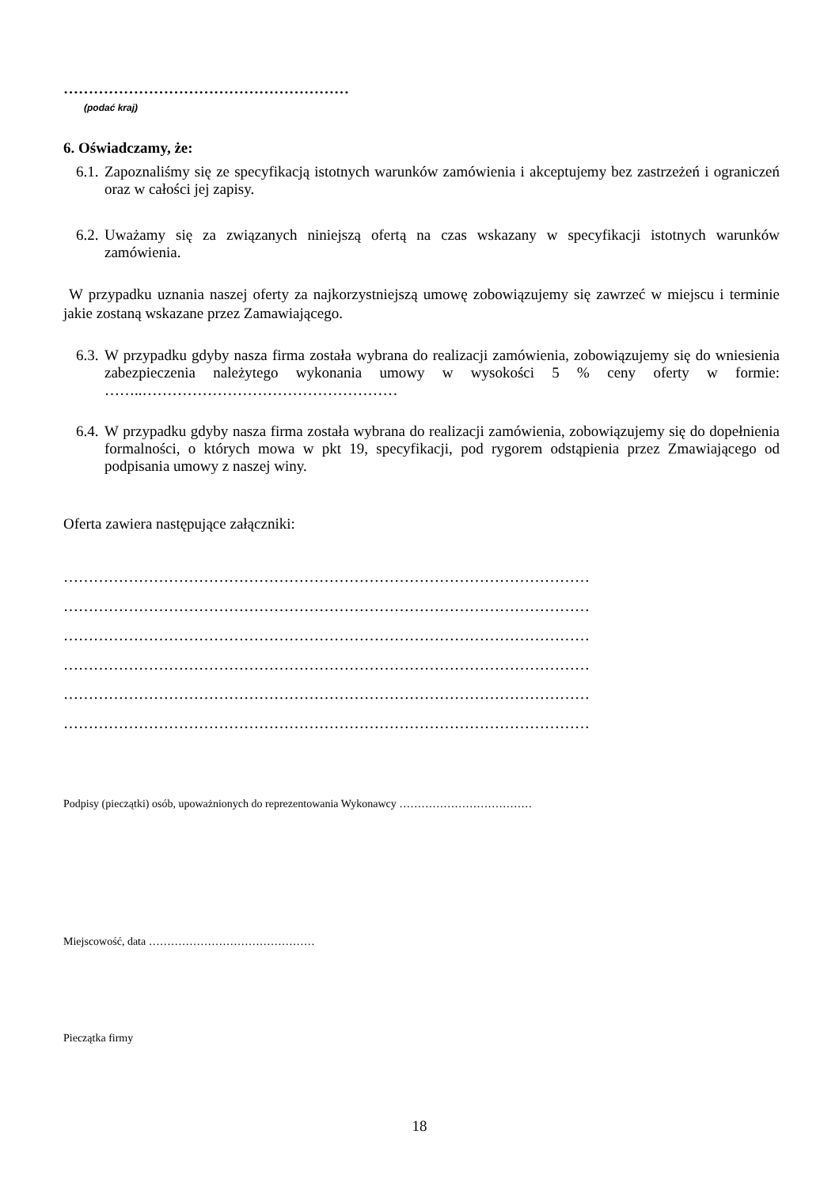…………………………………………………
(podać kraj)
6. Oświadczamy, że:
6.1. Zapoznaliśmy się ze specyfikacją istotnych warunków zamówienia i akceptujemy bez zastrzeżeń i ograniczeń oraz w całości jej zapisy.
6.2. Uważamy się za związanych niniejszą ofertą na czas wskazany w specyfikacji istotnych warunków zamówienia.
W przypadku uznania naszej oferty za najkorzystniejszą umowę zobowiązujemy się zawrzeć w miejscu i terminie jakie zostaną wskazane przez Zamawiającego.
6.3. W przypadku gdyby nasza firma została wybrana do realizacji zamówienia, zobowiązujemy się do wniesienia zabezpieczenia należytego wykonania umowy w wysokości 5 % ceny oferty w formie: ……..……………………………………………
6.4. W przypadku gdyby nasza firma została wybrana do realizacji zamówienia, zobowiązujemy się do dopełnienia formalności, o których mowa w pkt 19, specyfikacji, pod rygorem odstąpienia przez Zmawiającego od podpisania umowy z naszej winy.
Oferta zawiera następujące załączniki:
……………………………………………………………………………………………
……………………………………………………………………………………………
……………………………………………………………………………………………
……………………………………………………………………………………………
……………………………………………………………………………………………
……………………………………………………………………………………………
Podpisy (pieczątki) osób, upoważnionych do reprezentowania Wykonawcy ………………………………
Miejscowość, data ………………………………………
Pieczątka firmy
18